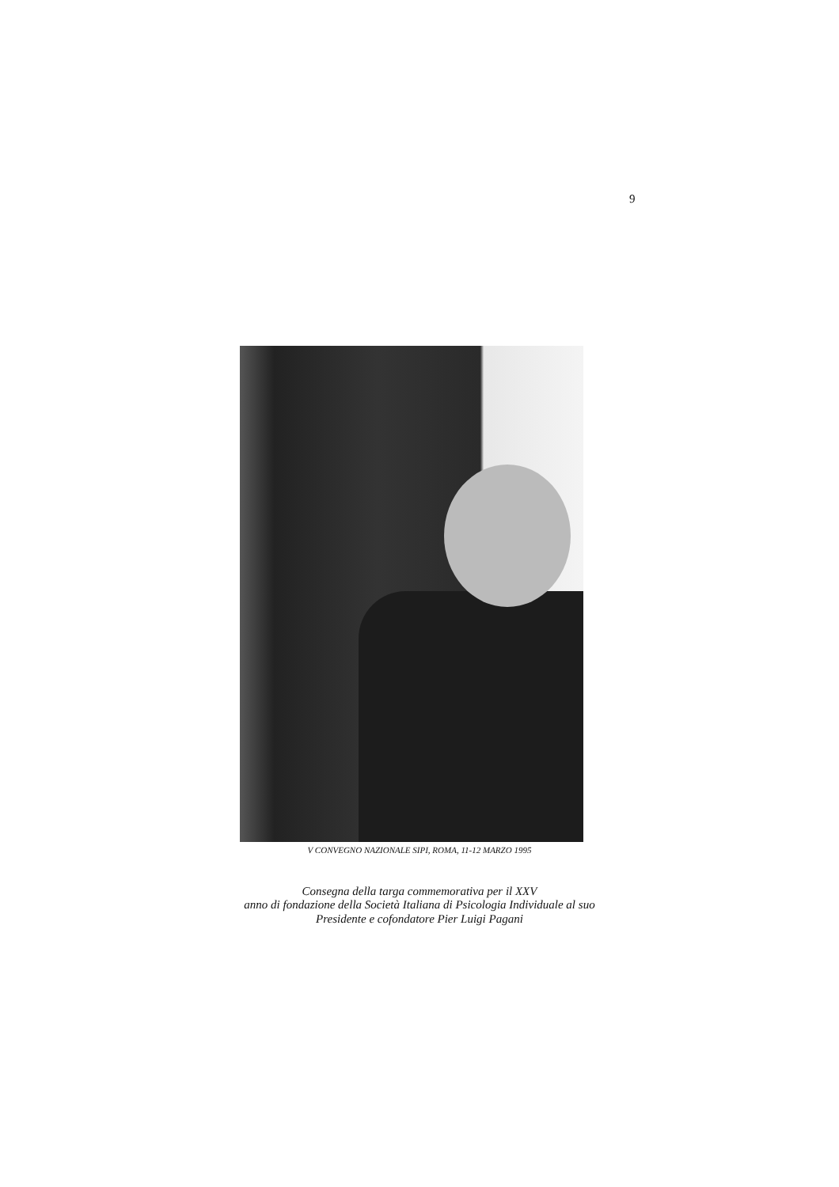9
V CONVEGNO NAZIONALE SIPI, ROMA, 11-12 MARZO 1995
Consegna della targa commemorativa per il XXV
anno di fondazione della Società Italiana di Psicologia Individuale al suo
Presidente e cofondatore Pier Luigi Pagani